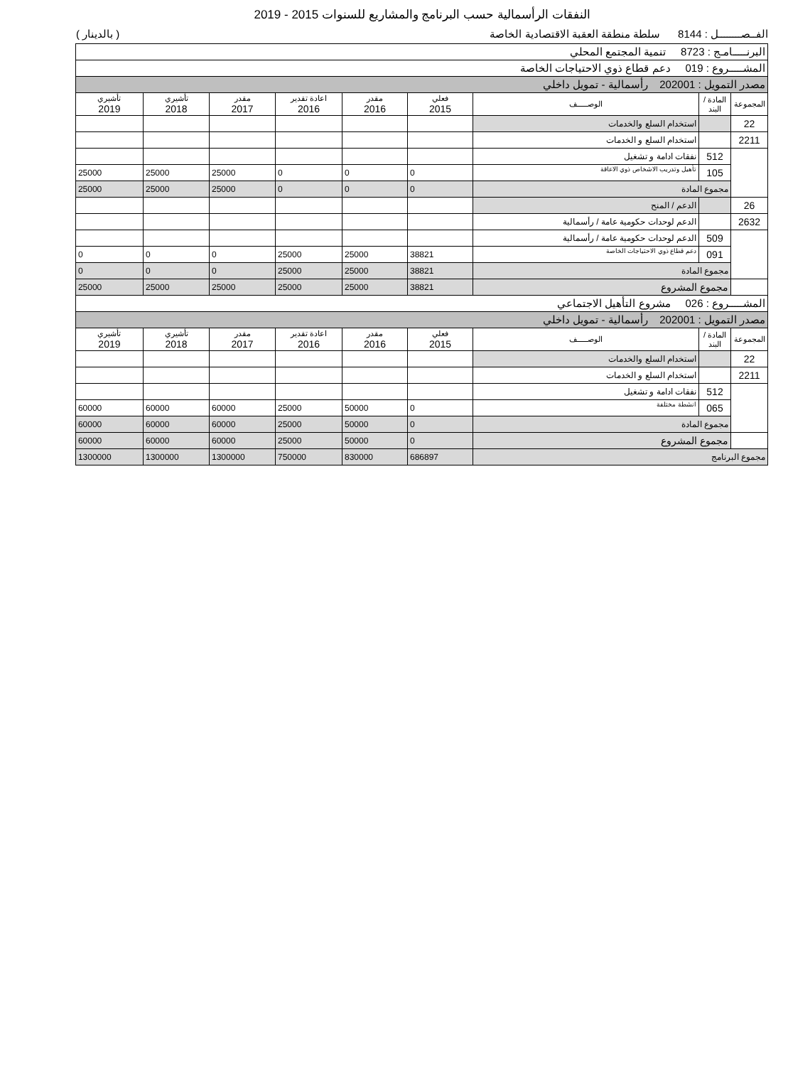النفقات الرأسمالية حسب البرنامج والمشاريع للسنوات 2015 - 2019
الفــصــــــــل : 8144 سلطة منطقة العقبة الاقتصادية الخاصة ( بالدينار )
| البرنـــــامـج : 8723 تنمية المجتمع المحلي | | | | | | | | |
| المشـــــروع : 019 دعم قطاع ذوي الاحتياجات الخاصة | | | | | | | | |
| مصدر التمويل : 202001 رأسمالية - تمويل داخلي | | | | | | | | |
| المجموعة | المادة / البند | الوصـــــف | فعلي 2015 | مقدر 2016 | اعادة تقدير 2016 | مقدر 2017 | تأشيري 2018 | تأشيري 2019 |
| 22 | | استخدام السلع والخدمات | | | | | | |
| 2211 | | استخدام السلع و الخدمات | | | | | | |
| | 512 | نفقات ادامة و تشغيل | | | | | | |
| | 105 | تأهيل وتدريب الاشخاص ذوي الاعاقة | 0 | 0 | 0 | 25000 | 25000 | 25000 |
| | مجموع المادة | | 0 | 0 | 0 | 25000 | 25000 | 25000 |
| 26 | | الدعم / المنح | | | | | | |
| 2632 | | الدعم لوحدات حكومية عامة / رأسمالية | | | | | | |
| | 509 | الدعم لوحدات حكومية عامة / رأسمالية | | | | | | |
| | 091 | دعم قطاع ذوي الاحتياجات الخاصة | 38821 | 25000 | 25000 | 0 | 0 | 0 |
| | مجموع المادة | | 38821 | 25000 | 25000 | 0 | 0 | 0 |
| | مجموع المشروع | | 38821 | 25000 | 25000 | 25000 | 25000 | 25000 |
| المشـــــروع : 026 مشروع التأهيل الاجتماعي | | | | | | | | |
| مصدر التمويل : 202001 رأسمالية - تمويل داخلي | | | | | | | | |
| المجموعة | المادة / البند | الوصـــــف | فعلي 2015 | مقدر 2016 | اعادة تقدير 2016 | مقدر 2017 | تأشيري 2018 | تأشيري 2019 |
| 22 | | استخدام السلع والخدمات | | | | | | |
| 2211 | | استخدام السلع و الخدمات | | | | | | |
| | 512 | نفقات ادامة و تشغيل | | | | | | |
| | 065 | انشطة مختلفة | 0 | 50000 | 25000 | 60000 | 60000 | 60000 |
| | مجموع المادة | | 0 | 50000 | 25000 | 60000 | 60000 | 60000 |
| | مجموع المشروع | | 0 | 50000 | 25000 | 60000 | 60000 | 60000 |
| مجموع البرنامج | | | 686897 | 830000 | 750000 | 1300000 | 1300000 | 1300000 |